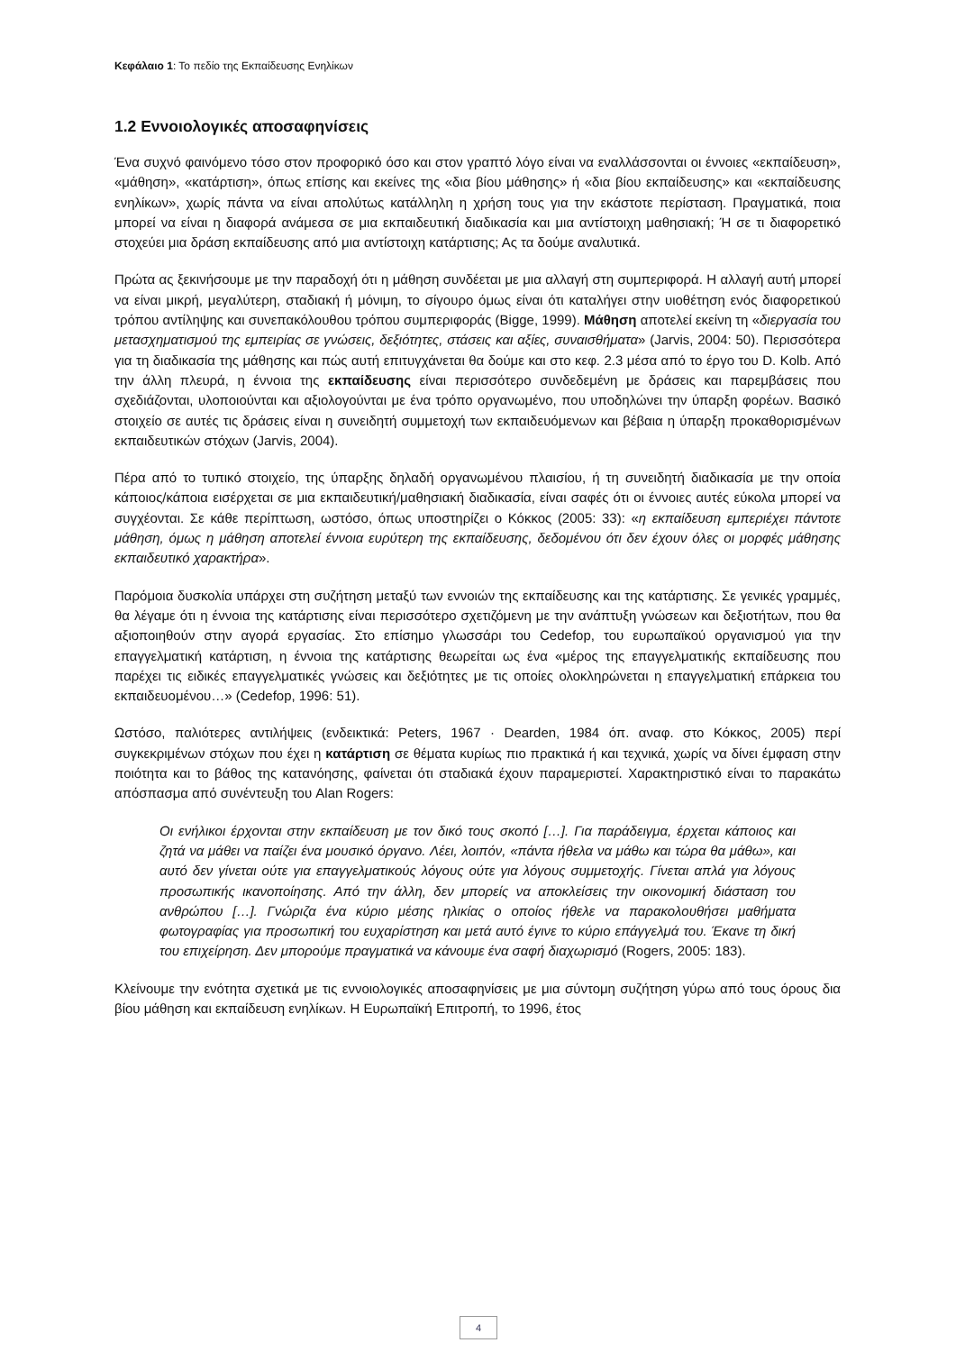Κεφάλαιο 1: Το πεδίο της Εκπαίδευσης Ενηλίκων
1.2 Εννοιολογικές αποσαφηνίσεις
Ένα συχνό φαινόμενο τόσο στον προφορικό όσο και στον γραπτό λόγο είναι να εναλλάσσονται οι έννοιες «εκπαίδευση», «μάθηση», «κατάρτιση», όπως επίσης και εκείνες της «δια βίου μάθησης» ή «δια βίου εκπαίδευσης» και «εκπαίδευσης ενηλίκων», χωρίς πάντα να είναι απολύτως κατάλληλη η χρήση τους για την εκάστοτε περίσταση. Πραγματικά, ποια μπορεί να είναι η διαφορά ανάμεσα σε μια εκπαιδευτική διαδικασία και μια αντίστοιχη μαθησιακή; Ή σε τι διαφορετικό στοχεύει μια δράση εκπαίδευσης από μια αντίστοιχη κατάρτισης; Ας τα δούμε αναλυτικά.
Πρώτα ας ξεκινήσουμε με την παραδοχή ότι η μάθηση συνδέεται με μια αλλαγή στη συμπεριφορά. Η αλλαγή αυτή μπορεί να είναι μικρή, μεγαλύτερη, σταδιακή ή μόνιμη, το σίγουρο όμως είναι ότι καταλήγει στην υιοθέτηση ενός διαφορετικού τρόπου αντίληψης και συνεπακόλουθου τρόπου συμπεριφοράς (Bigge, 1999). Μάθηση αποτελεί εκείνη τη «διεργασία του μετασχηματισμού της εμπειρίας σε γνώσεις, δεξιότητες, στάσεις και αξίες, συναισθήματα» (Jarvis, 2004: 50). Περισσότερα για τη διαδικασία της μάθησης και πώς αυτή επιτυγχάνεται θα δούμε και στο κεφ. 2.3 μέσα από το έργο του D. Kolb. Από την άλλη πλευρά, η έννοια της εκπαίδευσης είναι περισσότερο συνδεδεμένη με δράσεις και παρεμβάσεις που σχεδιάζονται, υλοποιούνται και αξιολογούνται με ένα τρόπο οργανωμένο, που υποδηλώνει την ύπαρξη φορέων. Βασικό στοιχείο σε αυτές τις δράσεις είναι η συνειδητή συμμετοχή των εκπαιδευόμενων και βέβαια η ύπαρξη προκαθορισμένων εκπαιδευτικών στόχων (Jarvis, 2004).
Πέρα από το τυπικό στοιχείο, της ύπαρξης δηλαδή οργανωμένου πλαισίου, ή τη συνειδητή διαδικασία με την οποία κάποιος/κάποια εισέρχεται σε μια εκπαιδευτική/μαθησιακή διαδικασία, είναι σαφές ότι οι έννοιες αυτές εύκολα μπορεί να συγχέονται. Σε κάθε περίπτωση, ωστόσο, όπως υποστηρίζει ο Κόκκος (2005: 33): «η εκπαίδευση εμπεριέχει πάντοτε μάθηση, όμως η μάθηση αποτελεί έννοια ευρύτερη της εκπαίδευσης, δεδομένου ότι δεν έχουν όλες οι μορφές μάθησης εκπαιδευτικό χαρακτήρα».
Παρόμοια δυσκολία υπάρχει στη συζήτηση μεταξύ των εννοιών της εκπαίδευσης και της κατάρτισης. Σε γενικές γραμμές, θα λέγαμε ότι η έννοια της κατάρτισης είναι περισσότερο σχετιζόμενη με την ανάπτυξη γνώσεων και δεξιοτήτων, που θα αξιοποιηθούν στην αγορά εργασίας. Στο επίσημο γλωσσάρι του Cedefop, του ευρωπαϊκού οργανισμού για την επαγγελματική κατάρτιση, η έννοια της κατάρτισης θεωρείται ως ένα «μέρος της επαγγελματικής εκπαίδευσης που παρέχει τις ειδικές επαγγελματικές γνώσεις και δεξιότητες με τις οποίες ολοκληρώνεται η επαγγελματική επάρκεια του εκπαιδευομένου…» (Cedefop, 1996: 51).
Ωστόσο, παλιότερες αντιλήψεις (ενδεικτικά: Peters, 1967 · Dearden, 1984 όπ. αναφ. στο Κόκκος, 2005) περί συγκεκριμένων στόχων που έχει η κατάρτιση σε θέματα κυρίως πιο πρακτικά ή και τεχνικά, χωρίς να δίνει έμφαση στην ποιότητα και το βάθος της κατανόησης, φαίνεται ότι σταδιακά έχουν παραμεριστεί. Χαρακτηριστικό είναι το παρακάτω απόσπασμα από συνέντευξη του Alan Rogers:
Οι ενήλικοι έρχονται στην εκπαίδευση με τον δικό τους σκοπό […]. Για παράδειγμα, έρχεται κάποιος και ζητά να μάθει να παίζει ένα μουσικό όργανο. Λέει, λοιπόν, «πάντα ήθελα να μάθω και τώρα θα μάθω», και αυτό δεν γίνεται ούτε για επαγγελματικούς λόγους ούτε για λόγους συμμετοχής. Γίνεται απλά για λόγους προσωπικής ικανοποίησης. Από την άλλη, δεν μπορείς να αποκλείσεις την οικονομική διάσταση του ανθρώπου […]. Γνώριζα ένα κύριο μέσης ηλικίας ο οποίος ήθελε να παρακολουθήσει μαθήματα φωτογραφίας για προσωπική του ευχαρίστηση και μετά αυτό έγινε το κύριο επάγγελμά του. Έκανε τη δική του επιχείρηση. Δεν μπορούμε πραγματικά να κάνουμε ένα σαφή διαχωρισμό (Rogers, 2005: 183).
Κλείνουμε την ενότητα σχετικά με τις εννοιολογικές αποσαφηνίσεις με μια σύντομη συζήτηση γύρω από τους όρους δια βίου μάθηση και εκπαίδευση ενηλίκων. Η Ευρωπαϊκή Επιτροπή, το 1996, έτος
4